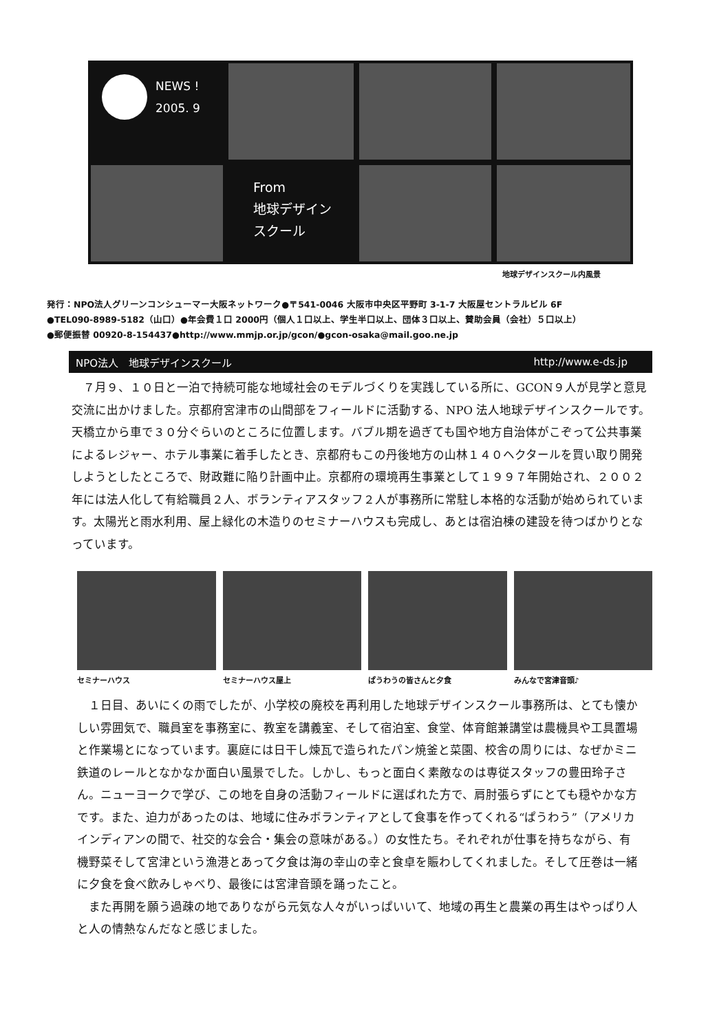NEWS !
2005. 9
From
地球デザイン
スクール
地球デザインスクール内風景
発行：NPO法人グリーンコンシューマー大阪ネットワーク●〒541-0046 大阪市中央区平野町 3-1-7 大阪屋セントラルビル 6F
●TEL090-8989-5182（山口）●年会費１口 2000円（個人１口以上、学生半口以上、団体３口以上、賛助会員（会社）５口以上）
●郵便振替 00920-8-154437●http://www.mmjp.or.jp/gcon/●gcon-osaka@mail.goo.ne.jp
NPO法人　地球デザインスクール http://www.e-ds.jp
　７月９、１０日と一泊で持続可能な地域社会のモデルづくりを実践している所に、GCON９人が見学と意見交流に出かけました。京都府宮津市の山間部をフィールドに活動する、NPO 法人地球デザインスクールです。天橋立から車で３０分ぐらいのところに位置します。バブル期を過ぎても国や地方自治体がこぞって公共事業によるレジャー、ホテル事業に着手したとき、京都府もこの丹後地方の山林１４０ヘクタールを買い取り開発しようとしたところで、財政難に陥り計画中止。京都府の環境再生事業として１９９７年開始され、２００２年には法人化して有給職員２人、ボランティアスタッフ２人が事務所に常駐し本格的な活動が始められています。太陽光と雨水利用、屋上緑化の木造りのセミナーハウスも完成し、あとは宿泊棟の建設を待つばかりとなっています。
セミナーハウス セミナーハウス屋上 ぱうわうの皆さんと夕食 みんなで宮津音頭♪
　１日目、あいにくの雨でしたが、小学校の廃校を再利用した地球デザインスクール事務所は、とても懐かしい雰囲気で、職員室を事務室に、教室を講義室、そして宿泊室、食堂、体育館兼講堂は農機具や工具置場と作業場とになっています。裏庭には日干し煉瓦で造られたパン焼釜と菜園、校舎の周りには、なぜかミニ鉄道のレールとなかなか面白い風景でした。しかし、もっと面白く素敵なのは専従スタッフの豊田玲子さん。ニューヨークで学び、この地を自身の活動フィールドに選ばれた方で、肩肘張らずにとても穏やかな方です。また、迫力があったのは、地域に住みボランティアとして食事を作ってくれる“ぱうわう”（アメリカインディアンの間で、社交的な会合・集会の意味がある。）の女性たち。それぞれが仕事を持ちながら、有機野菜そして宮津という漁港とあって夕食は海の幸山の幸と食卓を賑わしてくれました。そして圧巻は一緒に夕食を食べ飲みしゃべり、最後には宮津音頭を踊ったこと。
　また再開を願う過疎の地でありながら元気な人々がいっぱいいて、地域の再生と農業の再生はやっぱり人と人の情熱なんだなと感じました。